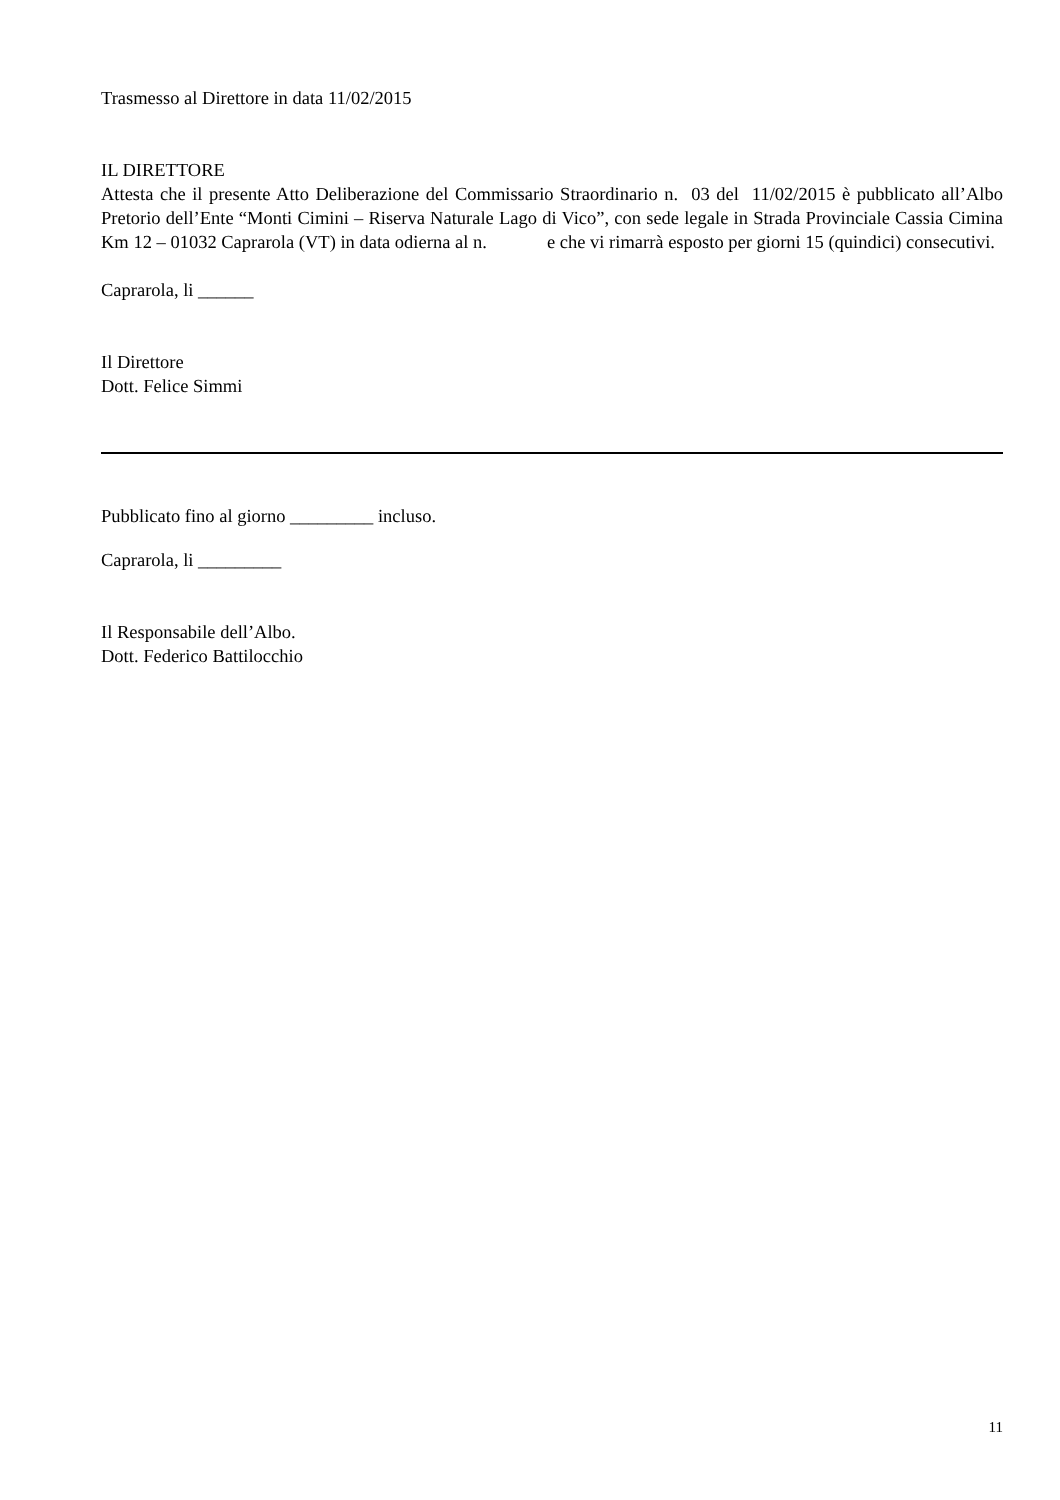Trasmesso al Direttore in data 11/02/2015
IL DIRETTORE
Attesta che il presente Atto Deliberazione del Commissario Straordinario n. 03 del 11/02/2015 è pubblicato all’Albo Pretorio dell’Ente “Monti Cimini – Riserva Naturale Lago di Vico”, con sede legale in Strada Provinciale Cassia Cimina Km 12 – 01032 Caprarola (VT) in data odierna al n. e che vi rimarrà esposto per giorni 15 (quindici) consecutivi.
Caprarola, li ______
Il Direttore
Dott. Felice Simmi
Pubblicato fino al giorno _________ incluso.
Caprarola, li _________
Il Responsabile dell’Albo.
Dott. Federico Battilocchio
11